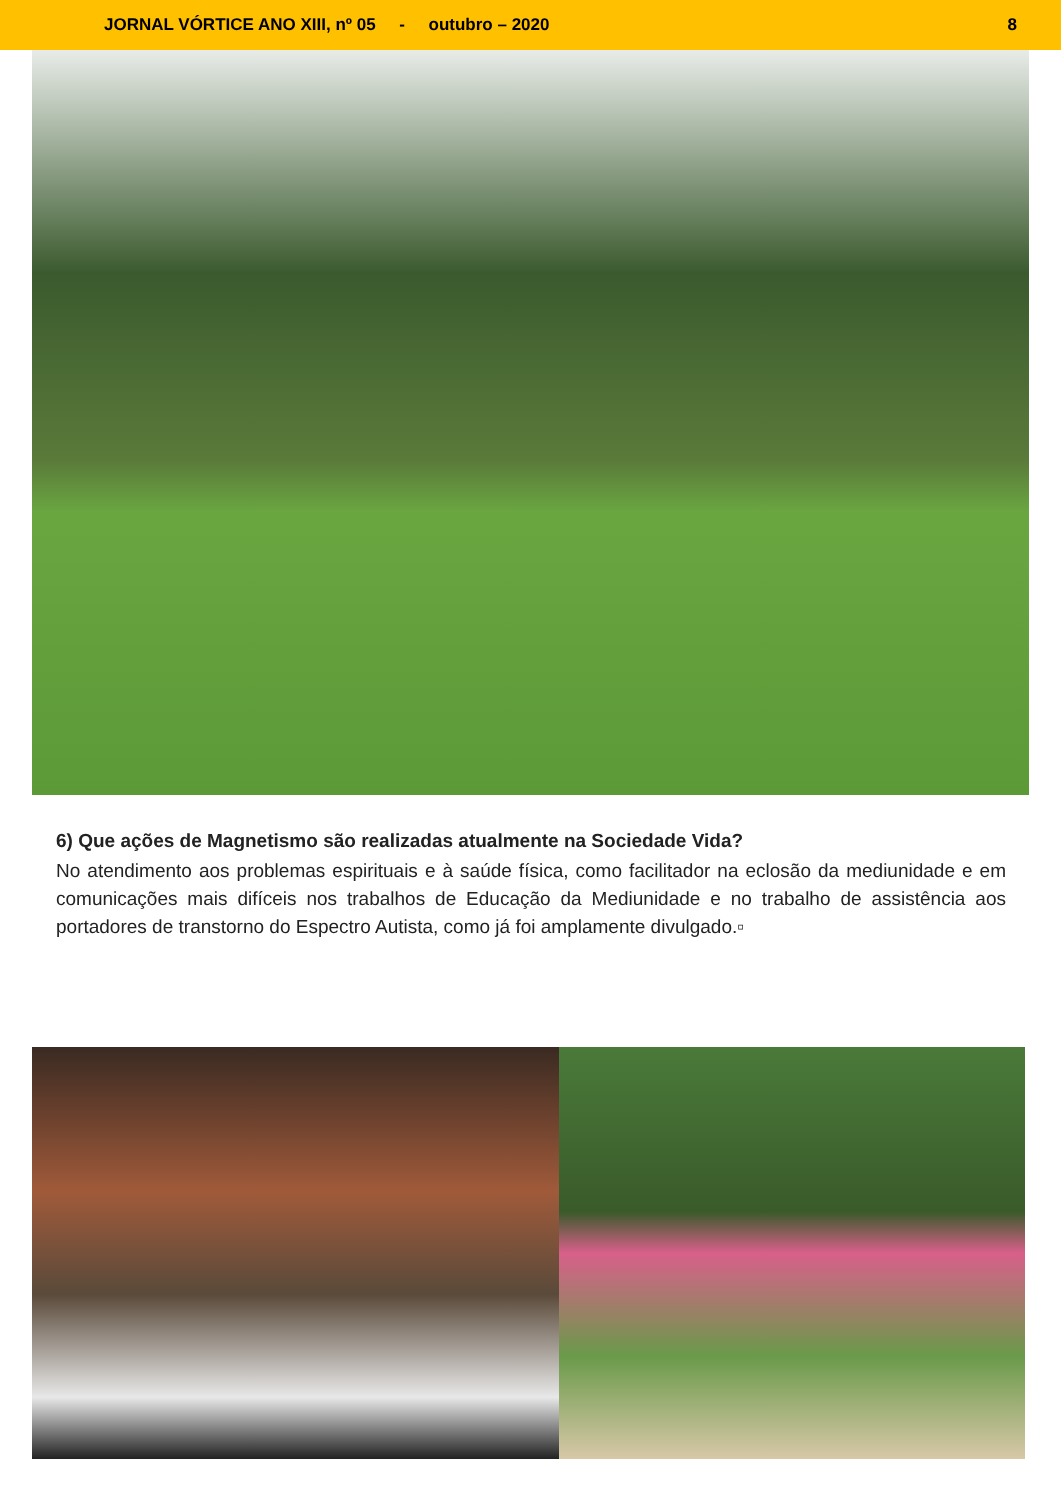JORNAL VÓRTICE ANO XIII, nº 05 - outubro – 2020 8
6) Que ações de Magnetismo são realizadas atualmente na Sociedade Vida?
No atendimento aos problemas espirituais e à saúde física, como facilitador na eclosão da mediunidade e em comunicações mais difíceis nos trabalhos de Educação da Mediunidade e no trabalho de assistência aos portadores de transtorno do Espectro Autista, como já foi amplamente divulgado.▫